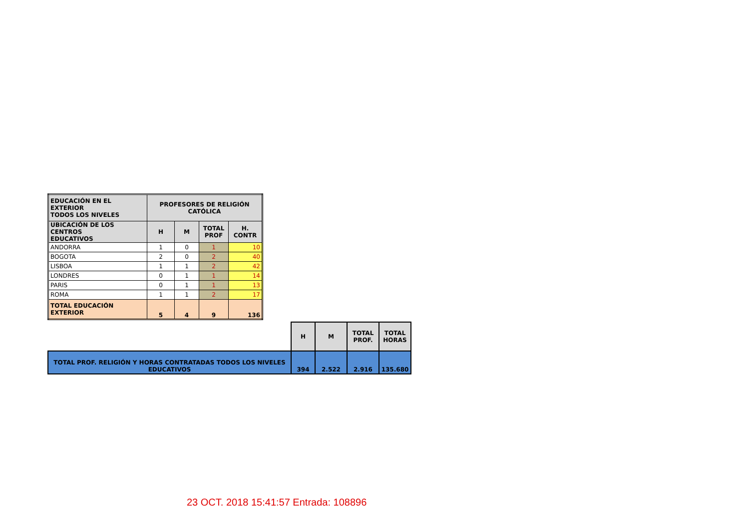| EDUCACIÓN EN EL EXTERIOR TODOS LOS NIVELES | PROFESORES DE RELIGIÓN CATÓLICA | | | |
| --- | --- | --- | --- | --- |
| UBICACIÓN DE LOS CENTROS EDUCATIVOS | H | M | TOTAL PROF | H. CONTR |
| ANDORRA | 1 | 0 | 1 | 10 |
| BOGOTA | 2 | 0 | 2 | 40 |
| LISBOA | 1 | 1 | 2 | 42 |
| LONDRES | 0 | 1 | 1 | 14 |
| PARIS | 0 | 1 | 1 | 13 |
| ROMA | 1 | 1 | 2 | 17 |
| TOTAL EDUCACIÓN EXTERIOR | 5 | 4 | 9 | 136 |
| | H | M | TOTAL PROF. | TOTAL HORAS |
| TOTAL PROF. RELIGIÓN Y HORAS CONTRATADAS TODOS LOS NIVELES EDUCATIVOS | 394 | 2.522 | 2.916 | 135.680 |
23 OCT. 2018 15:41:57 Entrada: 108896